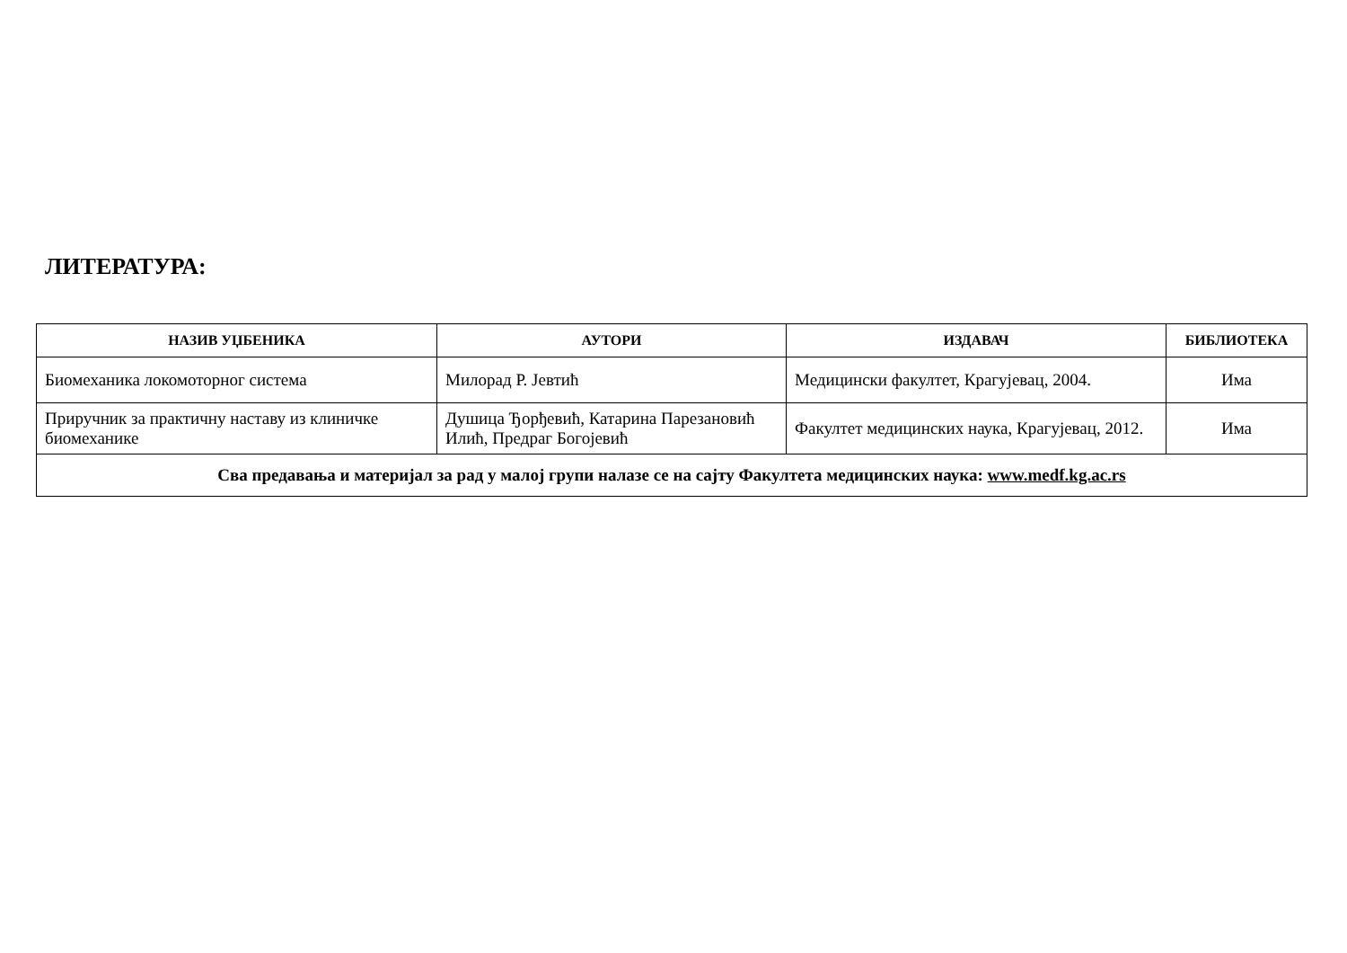ЛИТЕРАТУРА:
| НАЗИВ УЏБЕНИКА | АУТОРИ | ИЗДАВАЧ | БИБЛИОТЕКА |
| --- | --- | --- | --- |
| Биомеханика локомоторног система | Милорад Р. Јевтић | Медицински факултет, Крагујевац, 2004. | Има |
| Приручник за практичну наставу из клиничке биомеханике | Душица Ђорђевић, Катарина Парезановић Илић, Предраг Богојевић | Факултет медицинских наука, Крагујевац, 2012. | Има |
| Сва предавања и материјал за рад у малој групи налазе се на сајту Факултета медицинских наука: www.medf.kg.ac.rs | | | |